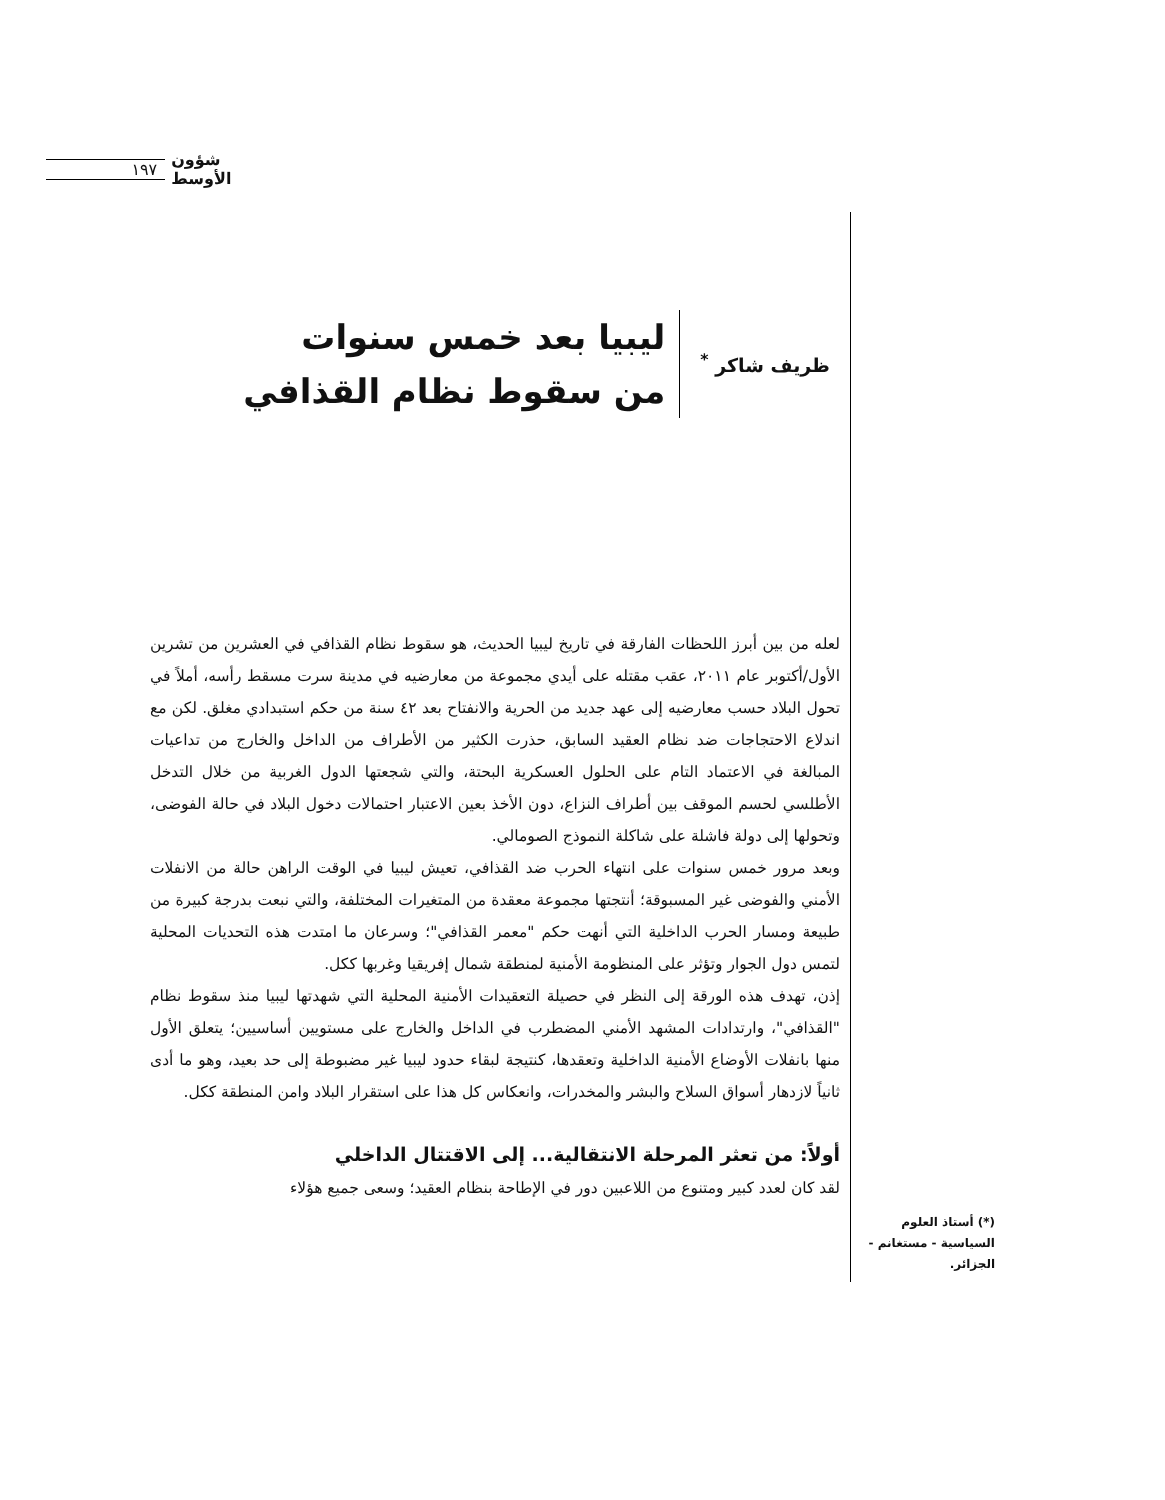١٩٧ شؤون الأوسط
ظريف شاكر <sup>*</sup>
ليبيا بعد خمس سنوات
من سقوط نظام القذافي
لعله من بين أبرز اللحظات الفارقة في تاريخ ليبيا الحديث، هو سقوط نظام القذافي في العشرين من تشرين الأول/أكتوبر عام ٢٠١١، عقب مقتله على أيدي مجموعة من معارضيه في مدينة سرت مسقط رأسه، أملاً في تحول البلاد حسب معارضيه إلى عهد جديد من الحرية والانفتاح بعد ٤٢ سنة من حكم استبدادي مغلق. لكن مع اندلاع الاحتجاجات ضد نظام العقيد السابق، حذرت الكثير من الأطراف من الداخل والخارج من تداعيات المبالغة في الاعتماد التام على الحلول العسكرية البحتة، والتي شجعتها الدول الغربية من خلال التدخل الأطلسي لحسم الموقف بين أطراف النزاع، دون الأخذ بعين الاعتبار احتمالات دخول البلاد في حالة الفوضى، وتحولها إلى دولة فاشلة على شاكلة النموذج الصومالي.
وبعد مرور خمس سنوات على انتهاء الحرب ضد القذافي، تعيش ليبيا في الوقت الراهن حالة من الانفلات الأمني والفوضى غير المسبوقة؛ أنتجتها مجموعة معقدة من المتغيرات المختلفة، والتي نبعت بدرجة كبيرة من طبيعة ومسار الحرب الداخلية التي أنهت حكم "معمر القذافي"؛ وسرعان ما امتدت هذه التحديات المحلية لتمس دول الجوار وتؤثر على المنظومة الأمنية لمنطقة شمال إفريقيا وغربها ككل.
إذن، تهدف هذه الورقة إلى النظر في حصيلة التعقيدات الأمنية المحلية التي شهدتها ليبيا منذ سقوط نظام "القذافي"، وارتدادات المشهد الأمني المضطرب في الداخل والخارج على مستويين أساسيين؛ يتعلق الأول منها بانفلات الأوضاع الأمنية الداخلية وتعقدها، كنتيجة لبقاء حدود ليبيا غير مضبوطة إلى حد بعيد، وهو ما أدى ثانياً لازدهار أسواق السلاح والبشر والمخدرات، وانعكاس كل هذا على استقرار البلاد وامن المنطقة ككل.
أولاً: من تعثر المرحلة الانتقالية... إلى الاقتتال الداخلي
لقد كان لعدد كبير ومتنوع من اللاعبين دور في الإطاحة بنظام العقيد؛ وسعى جميع هؤلاء
(*) أستاذ العلوم السياسية - مستغانم - الجزائر.